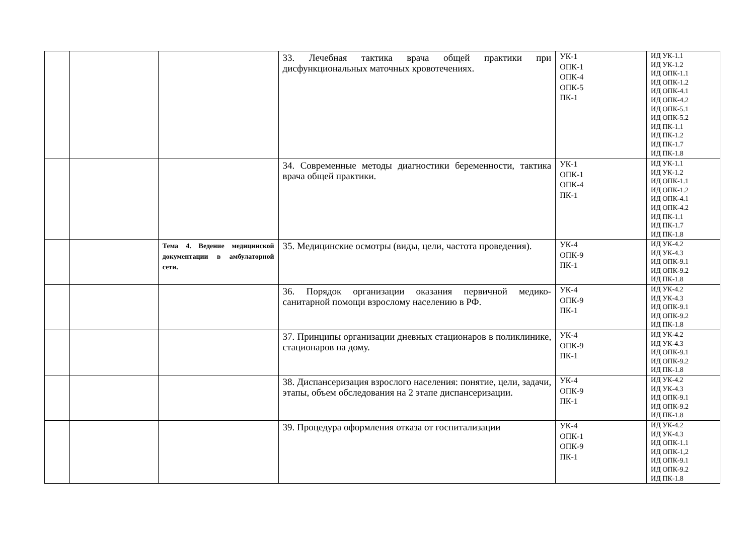| | | | 33. Лечебная тактика врача общей практики при дисфункциональных маточных кровотечениях. | УК-1 ОПК-1 ОПК-4 ОПК-5 ПК-1 | ИД УК-1.1 ИД УК-1.2 ИД ОПК-1.1 ИД ОПК-1.2 ИД ОПК-4.1 ИД ОПК-4.2 ИД ОПК-5.1 ИД ОПК-5.2 ИД ПК-1.1 ИД ПК-1.2 ИД ПК-1.7 ИД ПК-1.8 |
| | | | 34. Современные методы диагностики беременности, тактика врача общей практики. | УК-1 ОПК-1 ОПК-4 ПК-1 | ИД УК-1.1 ИД УК-1.2 ИД ОПК-1.1 ИД ОПК-1.2 ИД ОПК-4.1 ИД ОПК-4.2 ИД ПК-1.1 ИД ПК-1.7 ИД ПК-1.8 |
| | | Тема 4. Ведение медицинской документации в амбулаторной сети. | 35. Медицинские осмотры (виды, цели, частота проведения). | УК-4 ОПК-9 ПК-1 | ИД УК-4.2 ИД УК-4.3 ИД ОПК-9.1 ИД ОПК-9.2 ИД ПК-1.8 |
| | | | 36. Порядок организации оказания первичной медико-санитарной помощи взрослому населению в РФ. | УК-4 ОПК-9 ПК-1 | ИД УК-4.2 ИД УК-4.3 ИД ОПК-9.1 ИД ОПК-9.2 ИД ПК-1.8 |
| | | | 37. Принципы организации дневных стационаров в поликлинике, стационаров на дому. | УК-4 ОПК-9 ПК-1 | ИД УК-4.2 ИД УК-4.3 ИД ОПК-9.1 ИД ОПК-9.2 ИД ПК-1.8 |
| | | | 38. Диспансеризация взрослого населения: понятие, цели, задачи, этапы, объем обследования на 2 этапе диспансеризации. | УК-4 ОПК-9 ПК-1 | ИД УК-4.2 ИД УК-4.3 ИД ОПК-9.1 ИД ОПК-9.2 ИД ПК-1.8 |
| | | | 39. Процедура оформления отказа от госпитализации | УК-4 ОПК-1 ОПК-9 ПК-1 | ИД УК-4.2 ИД УК-4.3 ИД ОПК-1.1 ИД ОПК-1,2 ИД ОПК-9.1 ИД ОПК-9.2 ИД ПК-1.8 |